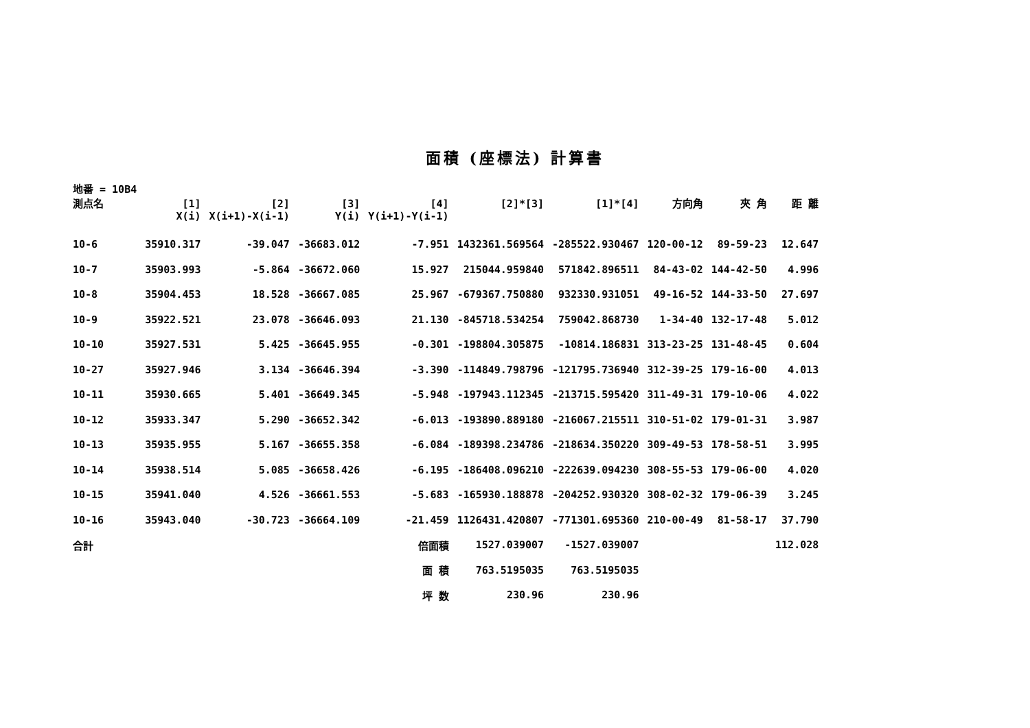面積 (座標法) 計算書
| 地番 = 10B4 測点名 | [1] X(i) | [2] X(i+1)-X(i-1) | [3] Y(i) | [4] Y(i+1)-Y(i-1) | [2]*[3] | [1]*[4] | 方向角 | 夾 角 | 距 離 |
| --- | --- | --- | --- | --- | --- | --- | --- | --- | --- |
| 10-6 | 35910.317 | -39.047 | -36683.012 | -7.951 | 1432361.569564 | -285522.930467 | 120-00-12 | 89-59-23 | 12.647 |
| 10-7 | 35903.993 | -5.864 | -36672.060 | 15.927 | 215044.959840 | 571842.896511 | 84-43-02 | 144-42-50 | 4.996 |
| 10-8 | 35904.453 | 18.528 | -36667.085 | 25.967 | -679367.750880 | 932330.931051 | 49-16-52 | 144-33-50 | 27.697 |
| 10-9 | 35922.521 | 23.078 | -36646.093 | 21.130 | -845718.534254 | 759042.868730 | 1-34-40 | 132-17-48 | 5.012 |
| 10-10 | 35927.531 | 5.425 | -36645.955 | -0.301 | -198804.305875 | -10814.186831 | 313-23-25 | 131-48-45 | 0.604 |
| 10-27 | 35927.946 | 3.134 | -36646.394 | -3.390 | -114849.798796 | -121795.736940 | 312-39-25 | 179-16-00 | 4.013 |
| 10-11 | 35930.665 | 5.401 | -36649.345 | -5.948 | -197943.112345 | -213715.595420 | 311-49-31 | 179-10-06 | 4.022 |
| 10-12 | 35933.347 | 5.290 | -36652.342 | -6.013 | -193890.889180 | -216067.215511 | 310-51-02 | 179-01-31 | 3.987 |
| 10-13 | 35935.955 | 5.167 | -36655.358 | -6.084 | -189398.234786 | -218634.350220 | 309-49-53 | 178-58-51 | 3.995 |
| 10-14 | 35938.514 | 5.085 | -36658.426 | -6.195 | -186408.096210 | -222639.094230 | 308-55-53 | 179-06-00 | 4.020 |
| 10-15 | 35941.040 | 4.526 | -36661.553 | -5.683 | -165930.188878 | -204252.930320 | 308-02-32 | 179-06-39 | 3.245 |
| 10-16 | 35943.040 | -30.723 | -36664.109 | -21.459 | 1126431.420807 | -771301.695360 | 210-00-49 | 81-58-17 | 37.790 |
| 合計 | | | | 倍面積 | 1527.039007 | -1527.039007 | | | 112.028 |
| | | | | 面 積 | 763.5195035 | 763.5195035 | | | |
| | | | | 坪 数 | 230.96 | 230.96 | | | |